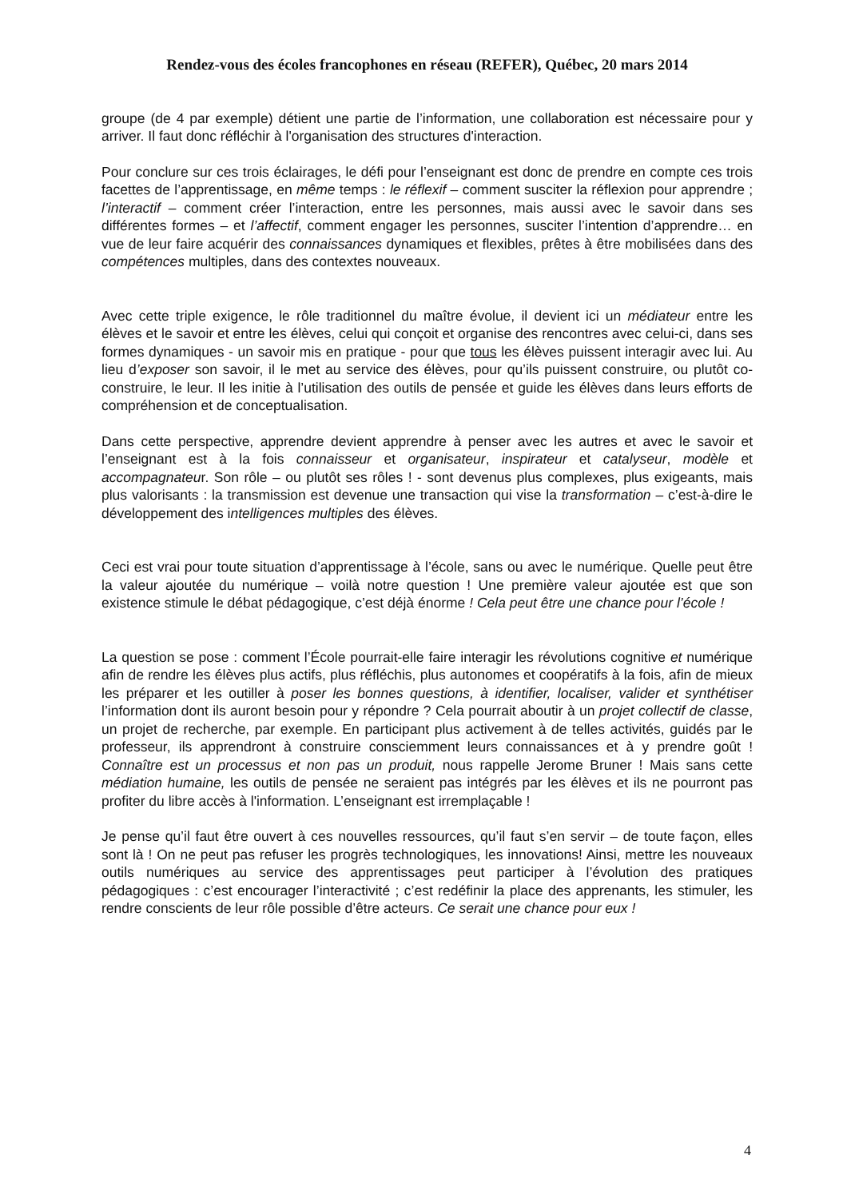Rendez-vous des écoles francophones en réseau (REFER), Québec, 20 mars 2014
groupe (de 4 par exemple) détient une partie de l’information, une collaboration est nécessaire pour y arriver. Il faut donc réfléchir à l'organisation des structures d'interaction.
Pour conclure sur ces trois éclairages, le défi pour l’enseignant est donc de prendre en compte ces trois facettes de l’apprentissage, en même temps : le réflexif – comment susciter la réflexion pour apprendre ; l’interactif – comment créer l’interaction, entre les personnes, mais aussi avec le savoir dans ses différentes formes – et l’affectif, comment engager les personnes, susciter l’intention d’apprendre… en vue de leur faire acquérir des connaissances dynamiques et flexibles, prêtes à être mobilisées dans des compétences multiples, dans des contextes nouveaux.
Avec cette triple exigence, le rôle traditionnel du maître évolue, il devient ici un médiateur entre les élèves et le savoir et entre les élèves, celui qui conçoit et organise des rencontres avec celui-ci, dans ses formes dynamiques - un savoir mis en pratique - pour que tous les élèves puissent interagir avec lui. Au lieu d’exposer son savoir, il le met au service des élèves, pour qu’ils puissent construire, ou plutôt co-construire, le leur. Il les initie à l’utilisation des outils de pensée et guide les élèves dans leurs efforts de compréhension et de conceptualisation.
Dans cette perspective, apprendre devient apprendre à penser avec les autres et avec le savoir et l’enseignant est à la fois connaisseur et organisateur, inspirateur et catalyseur, modèle et accompagnateur. Son rôle – ou plutôt ses rôles ! - sont devenus plus complexes, plus exigeants, mais plus valorisants : la transmission est devenue une transaction qui vise la transformation – c’est-à-dire le développement des intelligences multiples des élèves.
Ceci est vrai pour toute situation d’apprentissage à l’école, sans ou avec le numérique. Quelle peut être la valeur ajoutée du numérique – voilà notre question ! Une première valeur ajoutée est que son existence stimule le débat pédagogique, c’est déjà énorme ! Cela peut être une chance pour l’école !
La question se pose : comment l’École pourrait-elle faire interagir les révolutions cognitive et numérique afin de rendre les élèves plus actifs, plus réfléchis, plus autonomes et coopératifs à la fois, afin de mieux les préparer et les outiller à poser les bonnes questions, à identifier, localiser, valider et synthétiser l’information dont ils auront besoin pour y répondre ? Cela pourrait aboutir à un projet collectif de classe, un projet de recherche, par exemple. En participant plus activement à de telles activités, guidés par le professeur, ils apprendront à construire consciemment leurs connaissances et à y prendre goût ! Connaître est un processus et non pas un produit, nous rappelle Jerome Bruner ! Mais sans cette médiation humaine, les outils de pensée ne seraient pas intégrés par les élèves et ils ne pourront pas profiter du libre accès à l'information. L’enseignant est irremplaçable !
Je pense qu’il faut être ouvert à ces nouvelles ressources, qu’il faut s’en servir – de toute façon, elles sont là ! On ne peut pas refuser les progrès technologiques, les innovations! Ainsi, mettre les nouveaux outils numériques au service des apprentissages peut participer à l’évolution des pratiques pédagogiques : c’est encourager l’interactivité ; c’est redéfinir la place des apprenants, les stimuler, les rendre conscients de leur rôle possible d’être acteurs. Ce serait une chance pour eux !
4